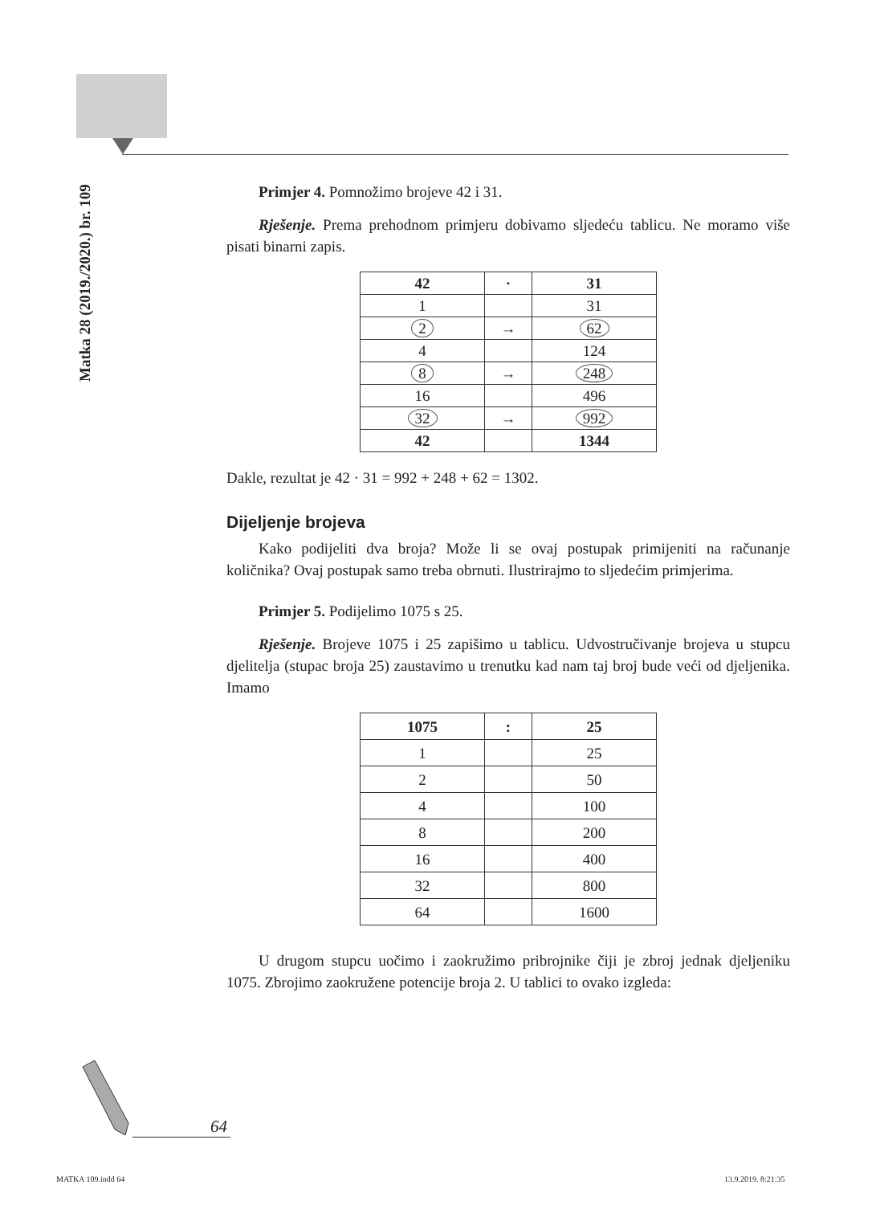Matka 28 (2019./2020.) br. 109
Primjer 4. Pomnožimo brojeve 42 i 31.
Rješenje. Prema prehodnom primjeru dobivamo sljedeću tablicu. Ne moramo više pisati binarni zapis.
| 42 | · | 31 |
| --- | --- | --- |
| 1 | | 31 |
| 2 | → | 62 |
| 4 | | 124 |
| 8 | → | 248 |
| 16 | | 496 |
| 32 | → | 992 |
| 42 | | 1344 |
Dakle, rezultat je 42 · 31 = 992 + 248 + 62 = 1302.
Dijeljenje brojeva
Kako podijeliti dva broja? Može li se ovaj postupak primijeniti na računanje količnika? Ovaj postupak samo treba obrnuti. Ilustrirajmo to sljedećim primjerima.
Primjer 5. Podijelimo 1075 s 25.
Rješenje. Brojeve 1075 i 25 zapišimo u tablicu. Udvostručivanje brojeva u stupcu djelitelja (stupac broja 25) zaustavimo u trenutku kad nam taj broj bude veći od djeljenika. Imamo
| 1075 | : | 25 |
| --- | --- | --- |
| 1 | | 25 |
| 2 | | 50 |
| 4 | | 100 |
| 8 | | 200 |
| 16 | | 400 |
| 32 | | 800 |
| 64 | | 1600 |
U drugom stupcu uočimo i zaokružimo pribrojnike čiji je zbroj jednak djeljeniku 1075. Zbrojimo zaokružene potencije broja 2. U tablici to ovako izgleda:
64
MATKA 109.indd 64 13.9.2019. 8:21:35